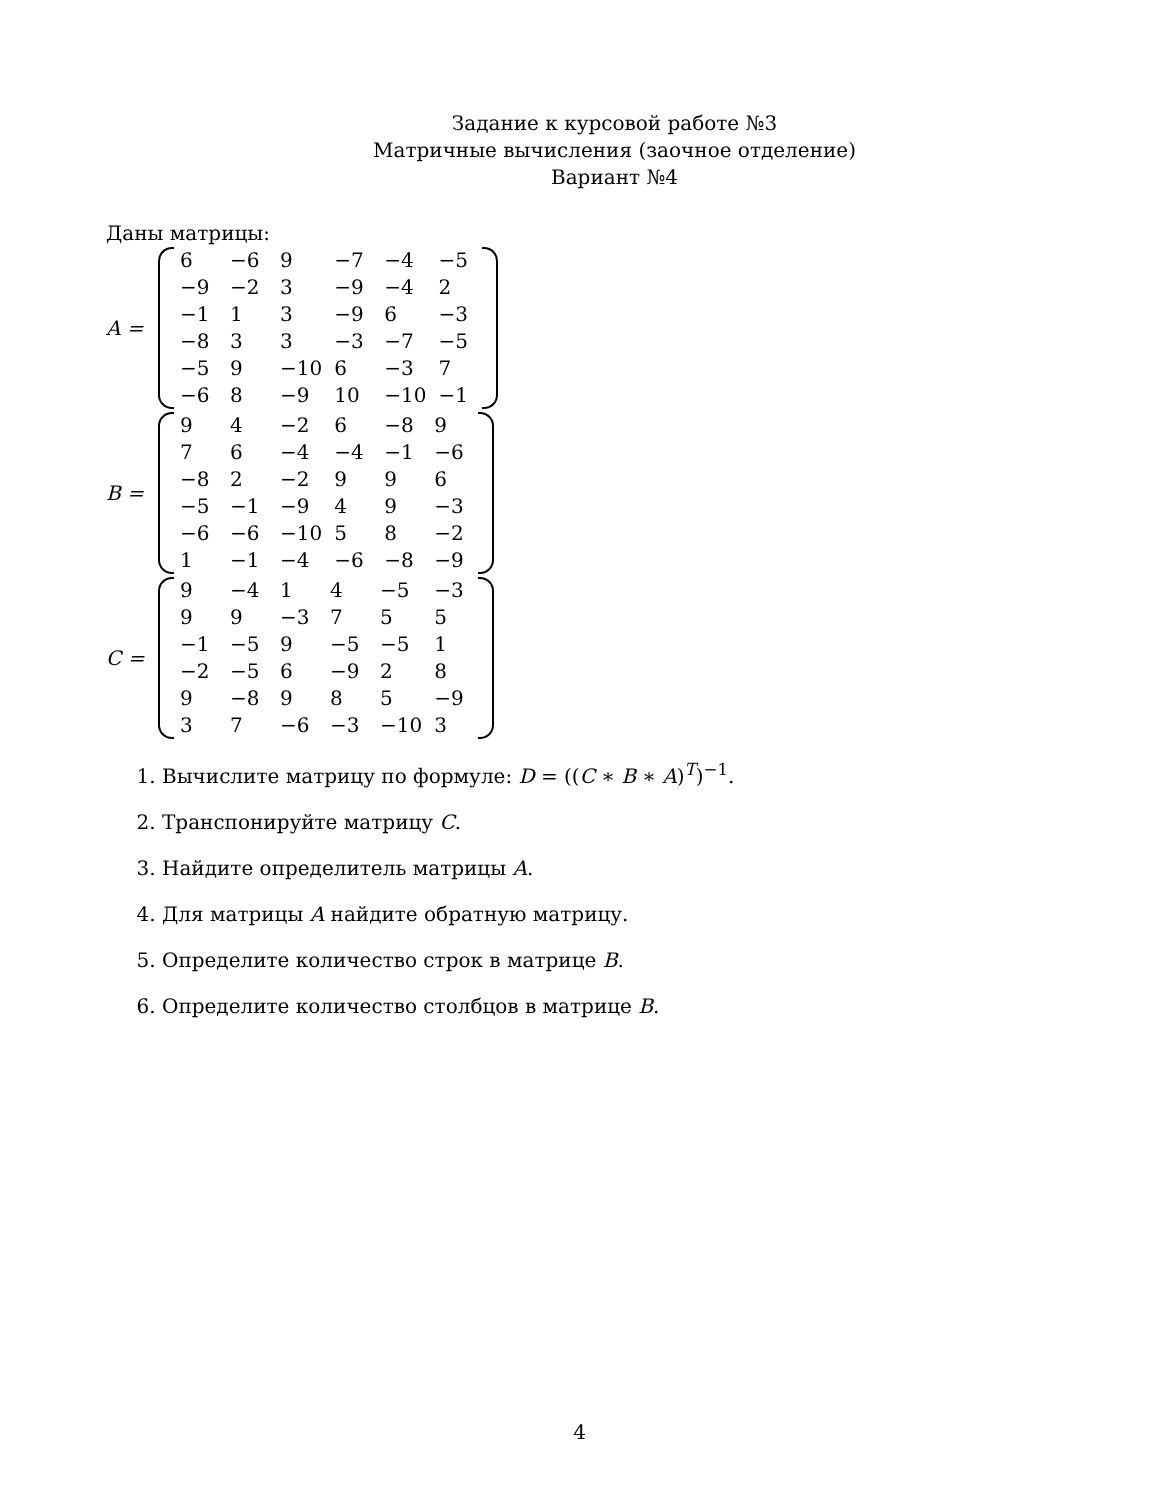Задание к курсовой работе №3
Матричные вычисления (заочное отделение)
Вариант №4
Даны матрицы:
A =
| 6 | −6 | 9 | −7 | −4 | −5 |
| −9 | −2 | 3 | −9 | −4 | 2 |
| −1 | 1 | 3 | −9 | 6 | −3 |
| −8 | 3 | 3 | −3 | −7 | −5 |
| −5 | 9 | −10 | 6 | −3 | 7 |
| −6 | 8 | −9 | 10 | −10 | −1 |
B =
| 9 | 4 | −2 | 6 | −8 | 9 |
| 7 | 6 | −4 | −4 | −1 | −6 |
| −8 | 2 | −2 | 9 | 9 | 6 |
| −5 | −1 | −9 | 4 | 9 | −3 |
| −6 | −6 | −10 | 5 | 8 | −2 |
| 1 | −1 | −4 | −6 | −8 | −9 |
C =
| 9 | −4 | 1 | 4 | −5 | −3 |
| 9 | 9 | −3 | 7 | 5 | 5 |
| −1 | −5 | 9 | −5 | −5 | 1 |
| −2 | −5 | 6 | −9 | 2 | 8 |
| 9 | −8 | 9 | 8 | 5 | −9 |
| 3 | 7 | −6 | −3 | −10 | 3 |
1. Вычислите матрицу по формуле: D = ((C ∗ B ∗ A)<sup>T</sup>)<sup>−1</sup>.
2. Транспонируйте матрицу C.
3. Найдите определитель матрицы A.
4. Для матрицы A найдите обратную матрицу.
5. Определите количество строк в матрице B.
6. Определите количество столбцов в матрице B.
4